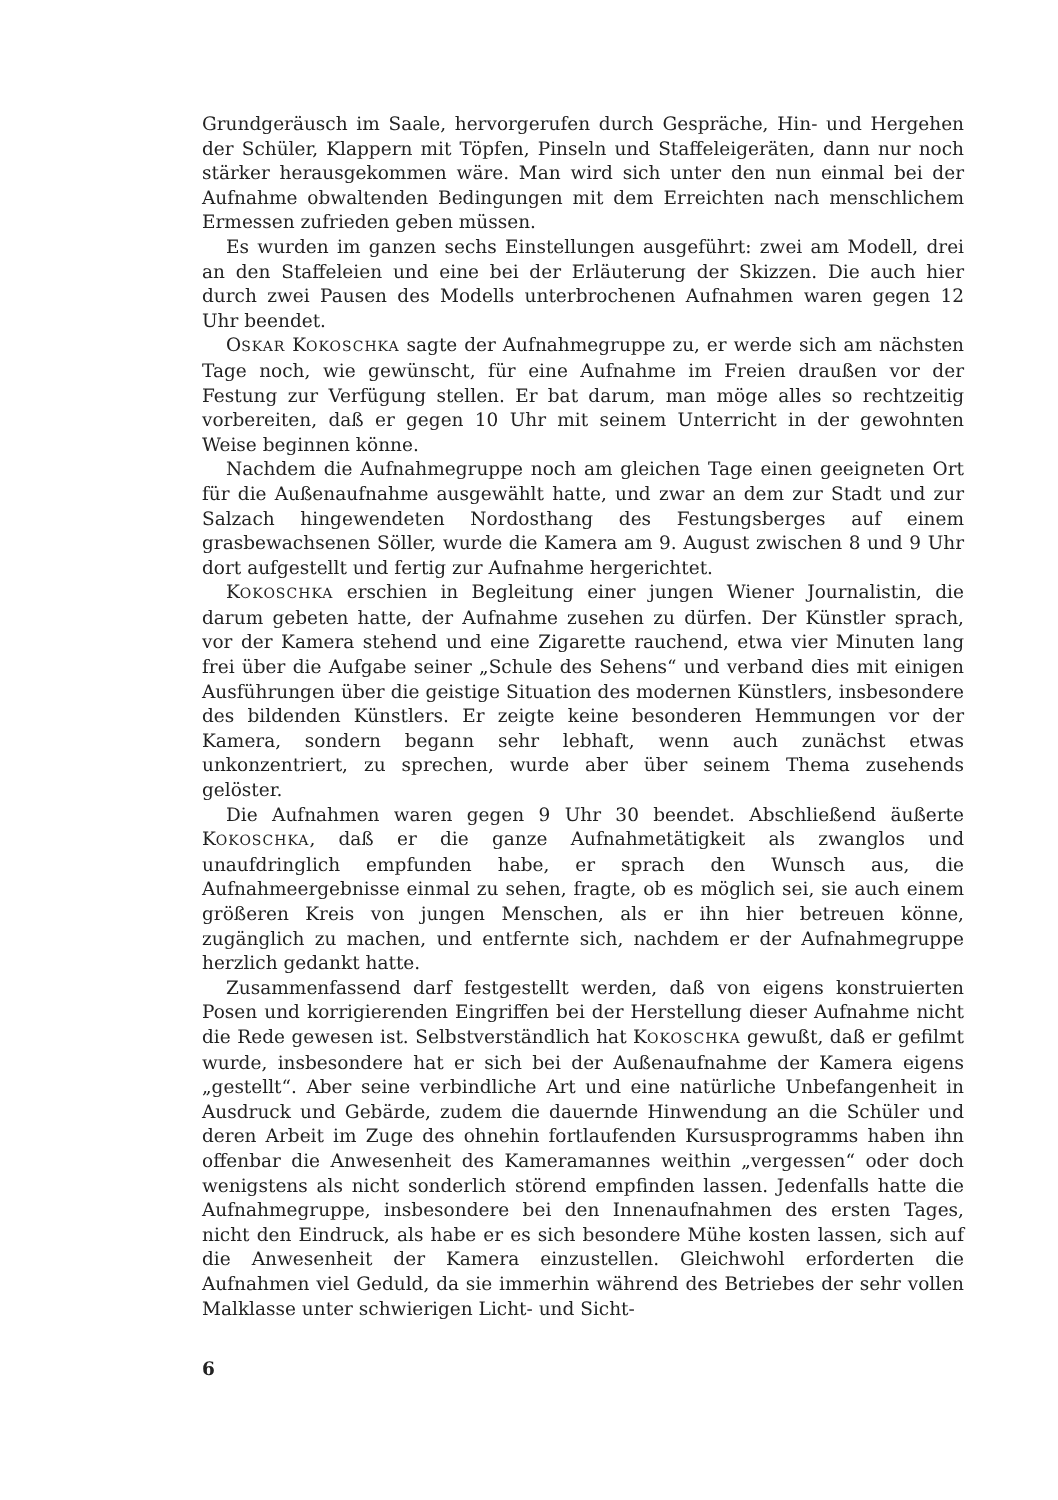Grundgeräusch im Saale, hervorgerufen durch Gespräche, Hin- und Hergehen der Schüler, Klappern mit Töpfen, Pinseln und Staffeleigeräten, dann nur noch stärker herausgekommen wäre. Man wird sich unter den nun einmal bei der Aufnahme obwaltenden Bedingungen mit dem Erreichten nach menschlichem Ermessen zufrieden geben müssen.
Es wurden im ganzen sechs Einstellungen ausgeführt: zwei am Modell, drei an den Staffeleien und eine bei der Erläuterung der Skizzen. Die auch hier durch zwei Pausen des Modells unterbrochenen Aufnahmen waren gegen 12 Uhr beendet.
OSKAR KOKOSCHKA sagte der Aufnahmegruppe zu, er werde sich am nächsten Tage noch, wie gewünscht, für eine Aufnahme im Freien draußen vor der Festung zur Verfügung stellen. Er bat darum, man möge alles so rechtzeitig vorbereiten, daß er gegen 10 Uhr mit seinem Unterricht in der gewohnten Weise beginnen könne.
Nachdem die Aufnahmegruppe noch am gleichen Tage einen geeigneten Ort für die Außenaufnahme ausgewählt hatte, und zwar an dem zur Stadt und zur Salzach hingewendeten Nordosthang des Festungsberges auf einem grasbewachsenen Söller, wurde die Kamera am 9. August zwischen 8 und 9 Uhr dort aufgestellt und fertig zur Aufnahme hergerichtet.
KOKOSCHKA erschien in Begleitung einer jungen Wiener Journalistin, die darum gebeten hatte, der Aufnahme zusehen zu dürfen. Der Künstler sprach, vor der Kamera stehend und eine Zigarette rauchend, etwa vier Minuten lang frei über die Aufgabe seiner „Schule des Sehens“ und verband dies mit einigen Ausführungen über die geistige Situation des modernen Künstlers, insbesondere des bildenden Künstlers. Er zeigte keine besonderen Hemmungen vor der Kamera, sondern begann sehr lebhaft, wenn auch zunächst etwas unkonzentriert, zu sprechen, wurde aber über seinem Thema zusehends gelöster.
Die Aufnahmen waren gegen 9 Uhr 30 beendet. Abschließend äußerte KOKOSCHKA, daß er die ganze Aufnahmetätigkeit als zwanglos und unaufdringlich empfunden habe, er sprach den Wunsch aus, die Aufnahmeergebnisse einmal zu sehen, fragte, ob es möglich sei, sie auch einem größeren Kreis von jungen Menschen, als er ihn hier betreuen könne, zugänglich zu machen, und entfernte sich, nachdem er der Aufnahmegruppe herzlich gedankt hatte.
Zusammenfassend darf festgestellt werden, daß von eigens konstruierten Posen und korrigierenden Eingriffen bei der Herstellung dieser Aufnahme nicht die Rede gewesen ist. Selbstverständlich hat KOKOSCHKA gewußt, daß er gefilmt wurde, insbesondere hat er sich bei der Außenaufnahme der Kamera eigens „gestellt“. Aber seine verbindliche Art und eine natürliche Unbefangenheit in Ausdruck und Gebärde, zudem die dauernde Hinwendung an die Schüler und deren Arbeit im Zuge des ohnehin fortlaufenden Kursusprogramms haben ihn offenbar die Anwesenheit des Kameramannes weithin „vergessen“ oder doch wenigstens als nicht sonderlich störend empfinden lassen. Jedenfalls hatte die Aufnahmegruppe, insbesondere bei den Innenaufnahmen des ersten Tages, nicht den Eindruck, als habe er es sich besondere Mühe kosten lassen, sich auf die Anwesenheit der Kamera einzustellen. Gleichwohl erforderten die Aufnahmen viel Geduld, da sie immerhin während des Betriebes der sehr vollen Malklasse unter schwierigen Licht- und Sicht-
6